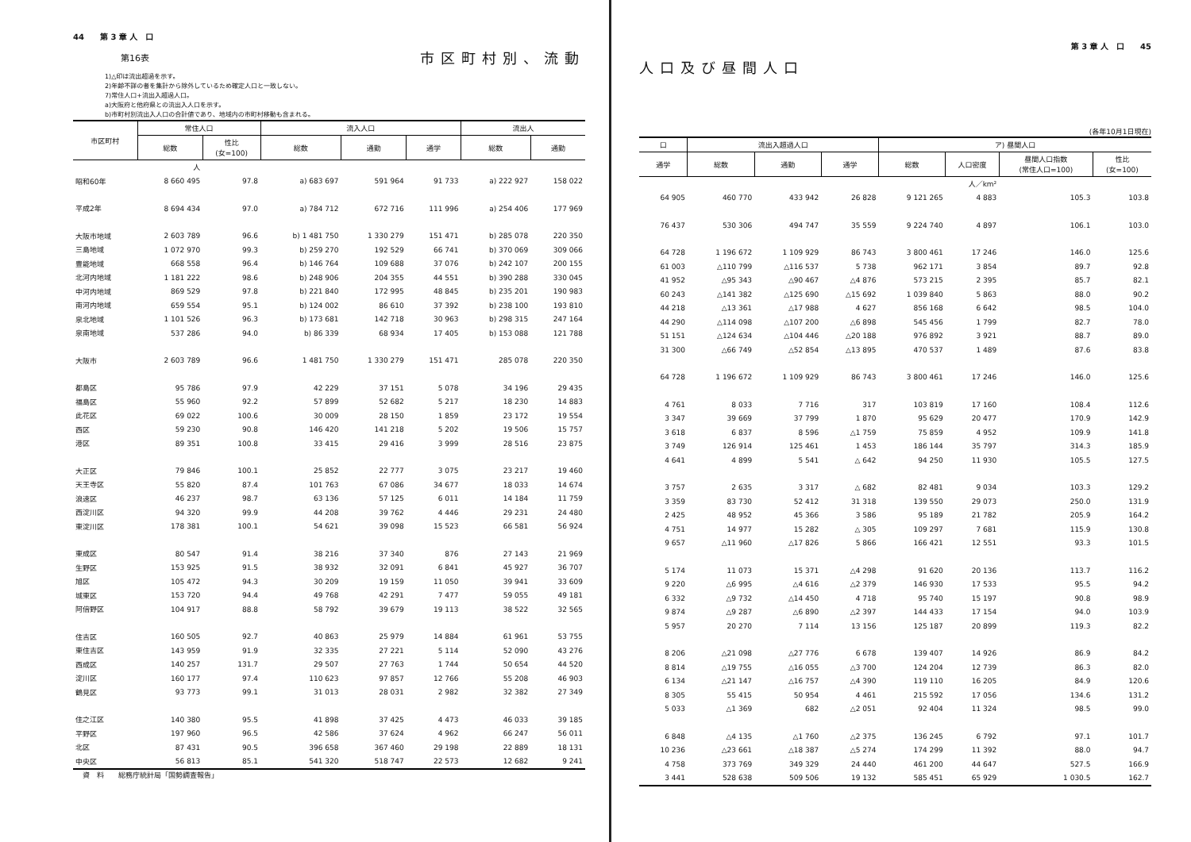44　　第 3 章 人　口
第16表
市区町村別、流動
1)△印は流出超過を示す。
2)年齢不詳の者を集計から除外しているため確定人口と一致しない。
7)常住人口+流出入超過人口。
a)大阪府と他府県との流出入人口を示す。
b)市町村別流出入人口の合計値であり、地域内の市町村移動も含まれる。
| 市区町村 | 常住人口 | | 流入人口 | | | 流出人 | |
| --- | --- | --- | --- | --- | --- | --- | --- |
| | 総数 | 性比 (女=100) | 総数 | 通勤 | 通学 | 総数 | 通勤 |
| | 人 | | | | | | |
| 昭和60年 | 8 660 495 | 97.8 | a) 683 697 | 591 964 | 91 733 | a) 222 927 | 158 022 |
| 平成2年 | 8 694 434 | 97.0 | a) 784 712 | 672 716 | 111 996 | a) 254 406 | 177 969 |
| 大阪市地域 | 2 603 789 | 96.6 | b) 1 481 750 | 1 330 279 | 151 471 | b) 285 078 | 220 350 |
| 三島地域 | 1 072 970 | 99.3 | b) 259 270 | 192 529 | 66 741 | b) 370 069 | 309 066 |
| 豊能地域 | 668 558 | 96.4 | b) 146 764 | 109 688 | 37 076 | b) 242 107 | 200 155 |
| 北河内地域 | 1 181 222 | 98.6 | b) 248 906 | 204 355 | 44 551 | b) 390 288 | 330 045 |
| 中河内地域 | 869 529 | 97.8 | b) 221 840 | 172 995 | 48 845 | b) 235 201 | 190 983 |
| 南河内地域 | 659 554 | 95.1 | b) 124 002 | 86 610 | 37 392 | b) 238 100 | 193 810 |
| 泉北地域 | 1 101 526 | 96.3 | b) 173 681 | 142 718 | 30 963 | b) 298 315 | 247 164 |
| 泉南地域 | 537 286 | 94.0 | b) 86 339 | 68 934 | 17 405 | b) 153 088 | 121 788 |
| 大阪市 | 2 603 789 | 96.6 | 1 481 750 | 1 330 279 | 151 471 | 285 078 | 220 350 |
| 都島区 | 95 786 | 97.9 | 42 229 | 37 151 | 5 078 | 34 196 | 29 435 |
| 福島区 | 55 960 | 92.2 | 57 899 | 52 682 | 5 217 | 18 230 | 14 883 |
| 此花区 | 69 022 | 100.6 | 30 009 | 28 150 | 1 859 | 23 172 | 19 554 |
| 西区 | 59 230 | 90.8 | 146 420 | 141 218 | 5 202 | 19 506 | 15 757 |
| 港区 | 89 351 | 100.8 | 33 415 | 29 416 | 3 999 | 28 516 | 23 875 |
| 大正区 | 79 846 | 100.1 | 25 852 | 22 777 | 3 075 | 23 217 | 19 460 |
| 天王寺区 | 55 820 | 87.4 | 101 763 | 67 086 | 34 677 | 18 033 | 14 674 |
| 浪速区 | 46 237 | 98.7 | 63 136 | 57 125 | 6 011 | 14 184 | 11 759 |
| 西淀川区 | 94 320 | 99.9 | 44 208 | 39 762 | 4 446 | 29 231 | 24 480 |
| 東淀川区 | 178 381 | 100.1 | 54 621 | 39 098 | 15 523 | 66 581 | 56 924 |
| 東成区 | 80 547 | 91.4 | 38 216 | 37 340 | 876 | 27 143 | 21 969 |
| 生野区 | 153 925 | 91.5 | 38 932 | 32 091 | 6 841 | 45 927 | 36 707 |
| 旭区 | 105 472 | 94.3 | 30 209 | 19 159 | 11 050 | 39 941 | 33 609 |
| 城東区 | 153 720 | 94.4 | 49 768 | 42 291 | 7 477 | 59 055 | 49 181 |
| 阿倍野区 | 104 917 | 88.8 | 58 792 | 39 679 | 19 113 | 38 522 | 32 565 |
| 住吉区 | 160 505 | 92.7 | 40 863 | 25 979 | 14 884 | 61 961 | 53 755 |
| 東住吉区 | 143 959 | 91.9 | 32 335 | 27 221 | 5 114 | 52 090 | 43 276 |
| 西成区 | 140 257 | 131.7 | 29 507 | 27 763 | 1 744 | 50 654 | 44 520 |
| 淀川区 | 160 177 | 97.4 | 110 623 | 97 857 | 12 766 | 55 208 | 46 903 |
| 鶴見区 | 93 773 | 99.1 | 31 013 | 28 031 | 2 982 | 32 382 | 27 349 |
| 住之江区 | 140 380 | 95.5 | 41 898 | 37 425 | 4 473 | 46 033 | 39 185 |
| 平野区 | 197 960 | 96.5 | 42 586 | 37 624 | 4 962 | 66 247 | 56 011 |
| 北区 | 87 431 | 90.5 | 396 658 | 367 460 | 29 198 | 22 889 | 18 131 |
| 中央区 | 56 813 | 85.1 | 541 320 | 518 747 | 22 573 | 12 682 | 9 241 |
資　料　　総務庁統計局「国勢調査報告」
第 3 章 人　口　　45
人口及び昼間人口
(各年10月1日現在)
| 口 | 流出入超過人口 | | | ア) 昼間人口 | | | |
| --- | --- | --- | --- | --- | --- | --- | --- |
| 通学 | 総数 | 通勤 | 通学 | 総数 | 人口密度 | 昼間人口指数 (常住人口=100) | 性比 (女=100) |
| | | | | | 人／km² | | |
| 64 905 | 460 770 | 433 942 | 26 828 | 9 121 265 | 4 883 | 105.3 | 103.8 |
| 76 437 | 530 306 | 494 747 | 35 559 | 9 224 740 | 4 897 | 106.1 | 103.0 |
| 64 728 | 1 196 672 | 1 109 929 | 86 743 | 3 800 461 | 17 246 | 146.0 | 125.6 |
| 61 003 | △110 799 | △116 537 | 5 738 | 962 171 | 3 854 | 89.7 | 92.8 |
| 41 952 | △95 343 | △90 467 | △4 876 | 573 215 | 2 395 | 85.7 | 82.1 |
| 60 243 | △141 382 | △125 690 | △15 692 | 1 039 840 | 5 863 | 88.0 | 90.2 |
| 44 218 | △13 361 | △17 988 | 4 627 | 856 168 | 6 642 | 98.5 | 104.0 |
| 44 290 | △114 098 | △107 200 | △6 898 | 545 456 | 1 799 | 82.7 | 78.0 |
| 51 151 | △124 634 | △104 446 | △20 188 | 976 892 | 3 921 | 88.7 | 89.0 |
| 31 300 | △66 749 | △52 854 | △13 895 | 470 537 | 1 489 | 87.6 | 83.8 |
| 64 728 | 1 196 672 | 1 109 929 | 86 743 | 3 800 461 | 17 246 | 146.0 | 125.6 |
| 4 761 | 8 033 | 7 716 | 317 | 103 819 | 17 160 | 108.4 | 112.6 |
| 3 347 | 39 669 | 37 799 | 1 870 | 95 629 | 20 477 | 170.9 | 142.9 |
| 3 618 | 6 837 | 8 596 | △1 759 | 75 859 | 4 952 | 109.9 | 141.8 |
| 3 749 | 126 914 | 125 461 | 1 453 | 186 144 | 35 797 | 314.3 | 185.9 |
| 4 641 | 4 899 | 5 541 | △ 642 | 94 250 | 11 930 | 105.5 | 127.5 |
| 3 757 | 2 635 | 3 317 | △ 682 | 82 481 | 9 034 | 103.3 | 129.2 |
| 3 359 | 83 730 | 52 412 | 31 318 | 139 550 | 29 073 | 250.0 | 131.9 |
| 2 425 | 48 952 | 45 366 | 3 586 | 95 189 | 21 782 | 205.9 | 164.2 |
| 4 751 | 14 977 | 15 282 | △ 305 | 109 297 | 7 681 | 115.9 | 130.8 |
| 9 657 | △11 960 | △17 826 | 5 866 | 166 421 | 12 551 | 93.3 | 101.5 |
| 5 174 | 11 073 | 15 371 | △4 298 | 91 620 | 20 136 | 113.7 | 116.2 |
| 9 220 | △6 995 | △4 616 | △2 379 | 146 930 | 17 533 | 95.5 | 94.2 |
| 6 332 | △9 732 | △14 450 | 4 718 | 95 740 | 15 197 | 90.8 | 98.9 |
| 9 874 | △9 287 | △6 890 | △2 397 | 144 433 | 17 154 | 94.0 | 103.9 |
| 5 957 | 20 270 | 7 114 | 13 156 | 125 187 | 20 899 | 119.3 | 82.2 |
| 8 206 | △21 098 | △27 776 | 6 678 | 139 407 | 14 926 | 86.9 | 84.2 |
| 8 814 | △19 755 | △16 055 | △3 700 | 124 204 | 12 739 | 86.3 | 82.0 |
| 6 134 | △21 147 | △16 757 | △4 390 | 119 110 | 16 205 | 84.9 | 120.6 |
| 8 305 | 55 415 | 50 954 | 4 461 | 215 592 | 17 056 | 134.6 | 131.2 |
| 5 033 | △1 369 | 682 | △2 051 | 92 404 | 11 324 | 98.5 | 99.0 |
| 6 848 | △4 135 | △1 760 | △2 375 | 136 245 | 6 792 | 97.1 | 101.7 |
| 10 236 | △23 661 | △18 387 | △5 274 | 174 299 | 11 392 | 88.0 | 94.7 |
| 4 758 | 373 769 | 349 329 | 24 440 | 461 200 | 44 647 | 527.5 | 166.9 |
| 3 441 | 528 638 | 509 506 | 19 132 | 585 451 | 65 929 | 1 030.5 | 162.7 |